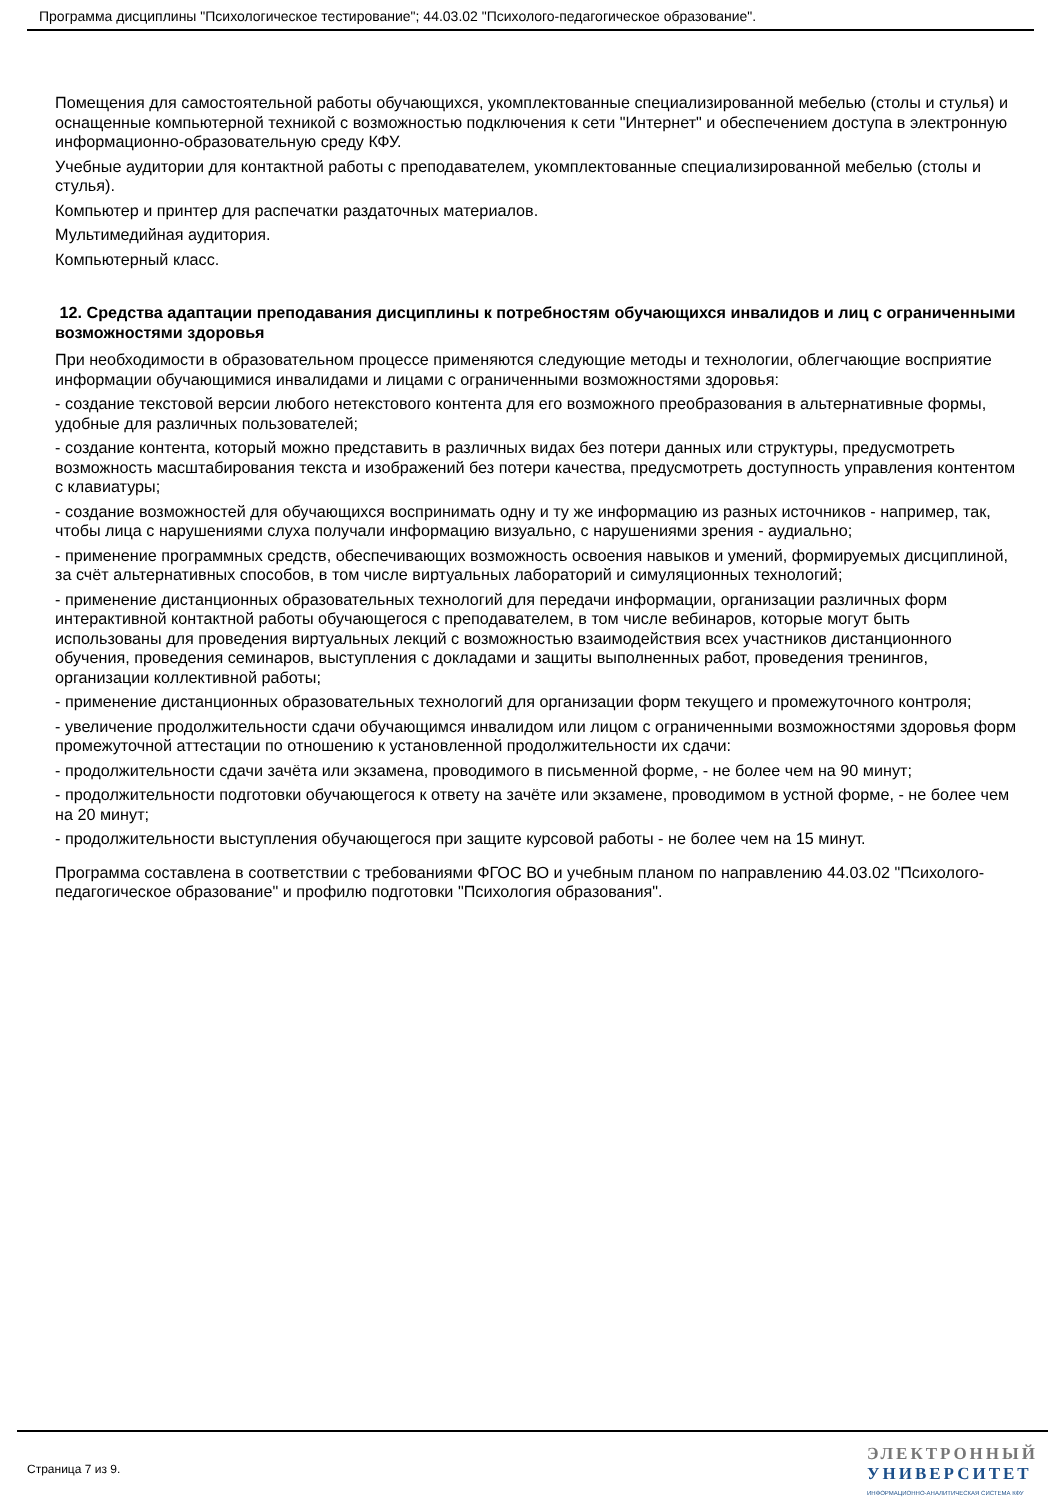Программа дисциплины "Психологическое тестирование"; 44.03.02 "Психолого-педагогическое образование".
Помещения для самостоятельной работы обучающихся, укомплектованные специализированной мебелью (столы и стулья) и оснащенные компьютерной техникой с возможностью подключения к сети "Интернет" и обеспечением доступа в электронную информационно-образовательную среду КФУ.
Учебные аудитории для контактной работы с преподавателем, укомплектованные специализированной мебелью (столы и стулья).
Компьютер и принтер для распечатки раздаточных материалов.
Мультимедийная аудитория.
Компьютерный класс.
12. Средства адаптации преподавания дисциплины к потребностям обучающихся инвалидов и лиц с ограниченными возможностями здоровья
При необходимости в образовательном процессе применяются следующие методы и технологии, облегчающие восприятие информации обучающимися инвалидами и лицами с ограниченными возможностями здоровья:
- создание текстовой версии любого нетекстового контента для его возможного преобразования в альтернативные формы, удобные для различных пользователей;
- создание контента, который можно представить в различных видах без потери данных или структуры, предусмотреть возможность масштабирования текста и изображений без потери качества, предусмотреть доступность управления контентом с клавиатуры;
- создание возможностей для обучающихся воспринимать одну и ту же информацию из разных источников - например, так, чтобы лица с нарушениями слуха получали информацию визуально, с нарушениями зрения - аудиально;
- применение программных средств, обеспечивающих возможность освоения навыков и умений, формируемых дисциплиной, за счёт альтернативных способов, в том числе виртуальных лабораторий и симуляционных технологий;
- применение дистанционных образовательных технологий для передачи информации, организации различных форм интерактивной контактной работы обучающегося с преподавателем, в том числе вебинаров, которые могут быть использованы для проведения виртуальных лекций с возможностью взаимодействия всех участников дистанционного обучения, проведения семинаров, выступления с докладами и защиты выполненных работ, проведения тренингов, организации коллективной работы;
- применение дистанционных образовательных технологий для организации форм текущего и промежуточного контроля;
- увеличение продолжительности сдачи обучающимся инвалидом или лицом с ограниченными возможностями здоровья форм промежуточной аттестации по отношению к установленной продолжительности их сдачи:
- продолжительности сдачи зачёта или экзамена, проводимого в письменной форме, - не более чем на 90 минут;
- продолжительности подготовки обучающегося к ответу на зачёте или экзамене, проводимом в устной форме, - не более чем на 20 минут;
- продолжительности выступления обучающегося при защите курсовой работы - не более чем на 15 минут.
Программа составлена в соответствии с требованиями ФГОС ВО и учебным планом по направлению 44.03.02 "Психолого-педагогическое образование" и профилю подготовки "Психология образования".
Страница 7 из 9.
ЭЛЕКТРОННЫЙ
УНИВЕРСИТЕТ
ИНФОРМАЦИОННО-АНАЛИТИЧЕСКАЯ СИСТЕМА КФУ